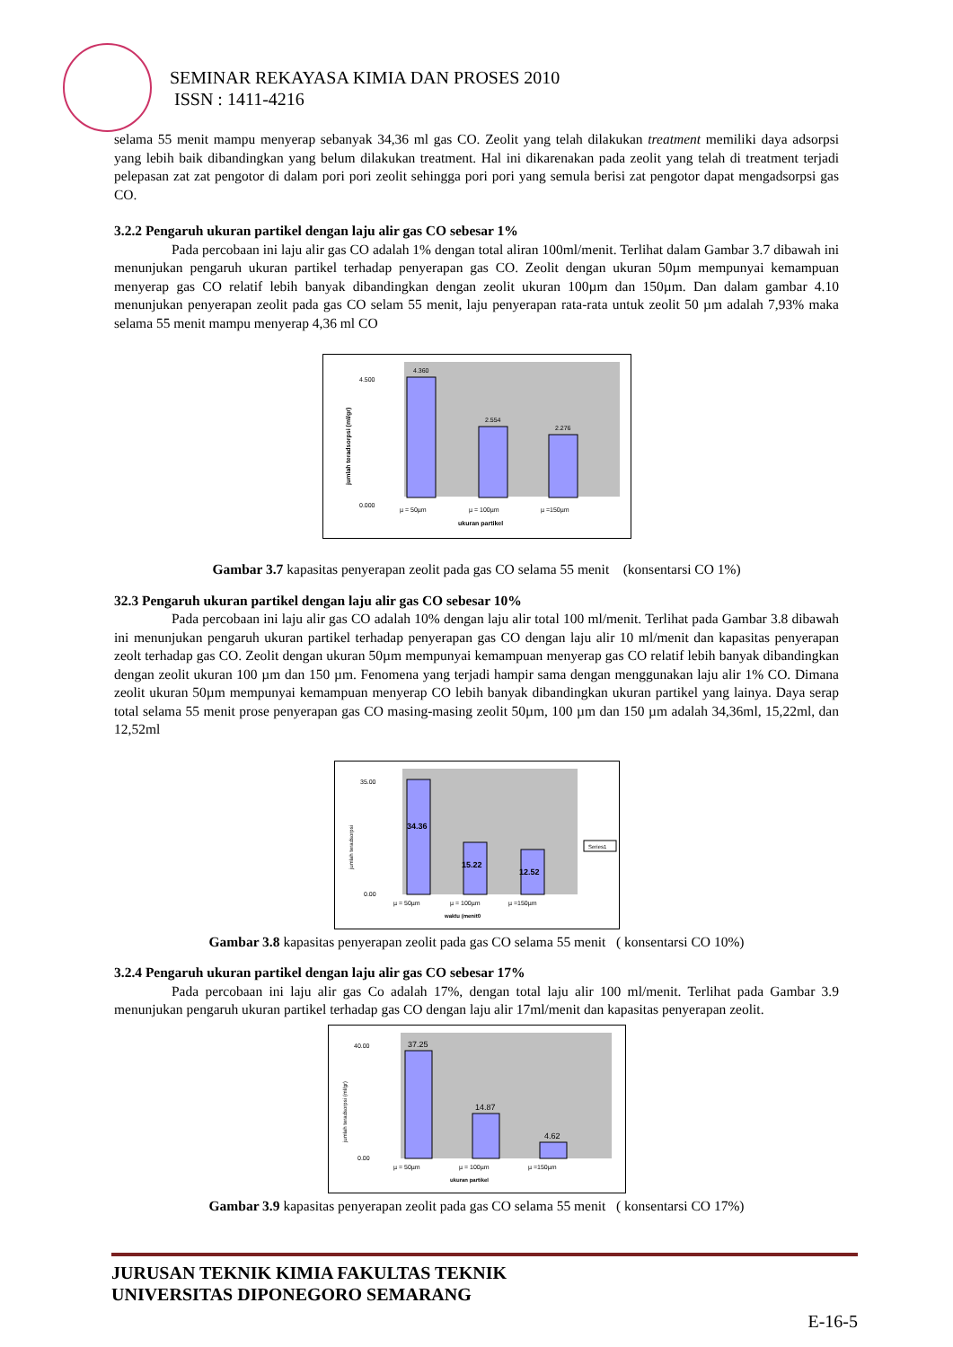SEMINAR REKAYASA KIMIA DAN PROSES 2010
ISSN : 1411-4216
selama 55 menit mampu menyerap sebanyak 34,36 ml gas CO. Zeolit yang telah dilakukan treatment memiliki daya adsorpsi yang lebih baik dibandingkan yang belum dilakukan treatment. Hal ini dikarenakan pada zeolit yang telah di treatment terjadi pelepasan zat zat pengotor di dalam pori pori zeolit sehingga pori pori yang semula berisi zat pengotor dapat mengadsorpsi gas CO.
3.2.2 Pengaruh ukuran partikel dengan laju alir gas CO sebesar 1%
Pada percobaan ini laju alir gas CO adalah 1% dengan total aliran 100ml/menit. Terlihat dalam Gambar 3.7 dibawah ini menunjukan pengaruh ukuran partikel terhadap penyerapan gas CO. Zeolit dengan ukuran 50µm mempunyai kemampuan menyerap gas CO relatif lebih banyak dibandingkan dengan zeolit ukuran 100µm dan 150µm. Dan dalam gambar 4.10 menunjukan penyerapan zeolit pada gas CO selam 55 menit, laju penyerapan rata-rata untuk zeolit 50 µm adalah 7,93% maka selama 55 menit mampu menyerap 4,36 ml CO
4.360
2.554
2.276
4.500
0.000
µ = 50µm
µ = 100µm
µ =150µm
ukuran partikel
jumlah teradsorpsi (ml/gr)
Gambar 3.7 kapasitas penyerapan zeolit pada gas CO selama 55 menit (konsentarsi CO 1%)
32.3 Pengaruh ukuran partikel dengan laju alir gas CO sebesar 10%
Pada percobaan ini laju alir gas CO adalah 10% dengan laju alir total 100 ml/menit. Terlihat pada Gambar 3.8 dibawah ini menunjukan pengaruh ukuran partikel terhadap penyerapan gas CO dengan laju alir 10 ml/menit dan kapasitas penyerapan zeolt terhadap gas CO. Zeolit dengan ukuran 50µm mempunyai kemampuan menyerap gas CO relatif lebih banyak dibandingkan dengan zeolit ukuran 100 µm dan 150 µm. Fenomena yang terjadi hampir sama dengan menggunakan laju alir 1% CO. Dimana zeolit ukuran 50µm mempunyai kemampuan menyerap CO lebih banyak dibandingkan ukuran partikel yang lainya. Daya serap total selama 55 menit prose penyerapan gas CO masing-masing zeolit 50µm, 100 µm dan 150 µm adalah 34,36ml, 15,22ml, dan 12,52ml
34.36
15.22
12.52
35.00
0.00
µ = 50µm
µ = 100µm
µ =150µm
waktu (menit0
Series1
jumlah teradsorpsi
Gambar 3.8 kapasitas penyerapan zeolit pada gas CO selama 55 menit ( konsentarsi CO 10%)
3.2.4 Pengaruh ukuran partikel dengan laju alir gas CO sebesar 17%
Pada percobaan ini laju alir gas Co adalah 17%, dengan total laju alir 100 ml/menit. Terlihat pada Gambar 3.9 menunjukan pengaruh ukuran partikel terhadap gas CO dengan laju alir 17ml/menit dan kapasitas penyerapan zeolit.
37.25
14.87
4.62
40.00
0.00
µ = 50µm
µ = 100µm
µ =150µm
ukuran partikel
jumlah teradsorpsi (ml/gr)
Gambar 3.9 kapasitas penyerapan zeolit pada gas CO selama 55 menit ( konsentarsi CO 17%)
JURUSAN TEKNIK KIMIA FAKULTAS TEKNIK
UNIVERSITAS DIPONEGORO SEMARANG
E-16-5